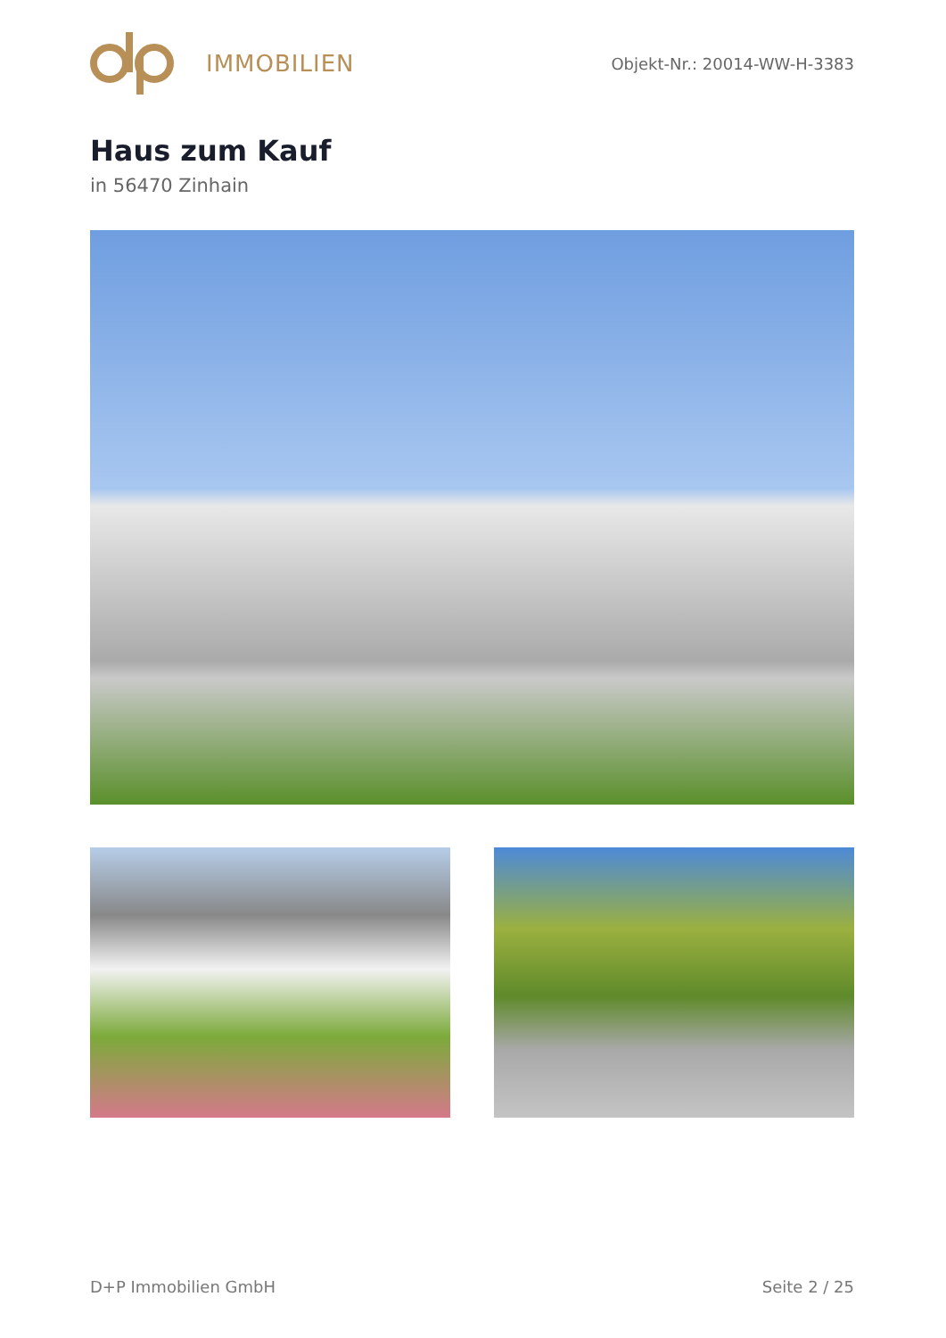IMMOBILIEN
Objekt-Nr.: 20014-WW-H-3383
Haus zum Kauf
in 56470 Zinhain
D+P Immobilien GmbH Seite 2 / 25